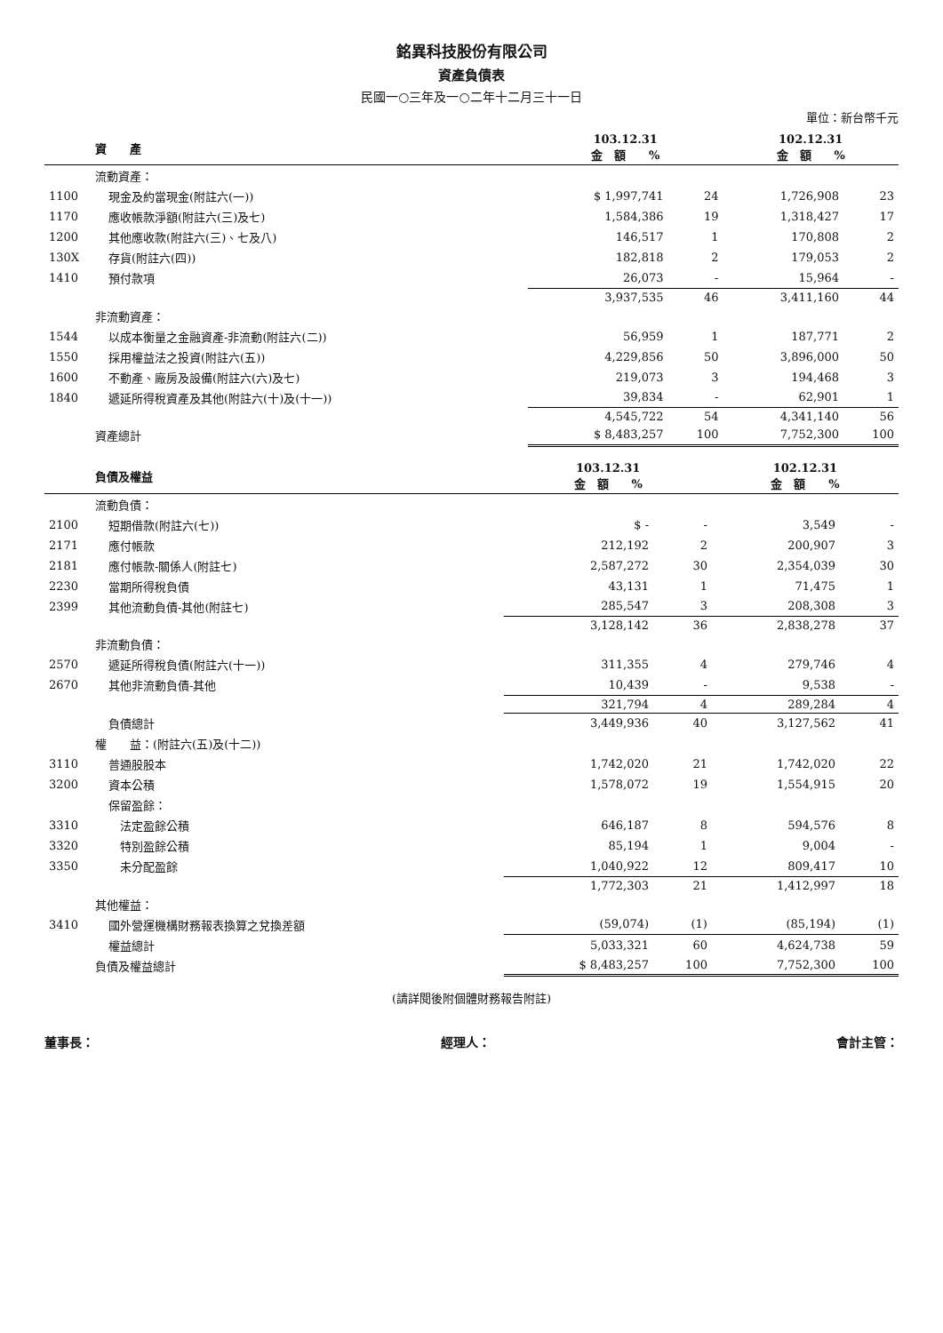銘異科技股份有限公司
資產負債表
民國一○三年及一○二年十二月三十一日
單位：新台幣千元
| | 資 產 | 103.12.31 金 額 % | | 102.12.31 金 額 % | |
| --- | --- | --- | --- | --- | --- |
| | 流動資產： | | | | |
| 1100 | 現金及約當現金(附註六(一)) | $ 1,997,741 | 24 | 1,726,908 | 23 |
| 1170 | 應收帳款淨額(附註六(三)及七) | 1,584,386 | 19 | 1,318,427 | 17 |
| 1200 | 其他應收款(附註六(三)、七及八) | 146,517 | 1 | 170,808 | 2 |
| 130X | 存貨(附註六(四)) | 182,818 | 2 | 179,053 | 2 |
| 1410 | 預付款項 | 26,073 | - | 15,964 | - |
| | | 3,937,535 | 46 | 3,411,160 | 44 |
| | 非流動資產： | | | | |
| 1544 | 以成本衡量之金融資產-非流動(附註六(二)) | 56,959 | 1 | 187,771 | 2 |
| 1550 | 採用權益法之投資(附註六(五)) | 4,229,856 | 50 | 3,896,000 | 50 |
| 1600 | 不動產、廠房及設備(附註六(六)及七) | 219,073 | 3 | 194,468 | 3 |
| 1840 | 遞延所得稅資產及其他(附註六(十)及(十一)) | 39,834 | - | 62,901 | 1 |
| | | 4,545,722 | 54 | 4,341,140 | 56 |
| | 資產總計 | $ 8,483,257 | 100 | 7,752,300 | 100 |
| | 負債及權益 | 103.12.31 金 額 % | | 102.12.31 金 額 % | |
| --- | --- | --- | --- | --- | --- |
| | 流動負債： | | | | |
| 2100 | 短期借款(附註六(七)) | $ - | - | 3,549 | - |
| 2171 | 應付帳款 | 212,192 | 2 | 200,907 | 3 |
| 2181 | 應付帳款-關係人(附註七) | 2,587,272 | 30 | 2,354,039 | 30 |
| 2230 | 當期所得稅負債 | 43,131 | 1 | 71,475 | 1 |
| 2399 | 其他流動負債-其他(附註七) | 285,547 | 3 | 208,308 | 3 |
| | | 3,128,142 | 36 | 2,838,278 | 37 |
| | 非流動負債： | | | | |
| 2570 | 遞延所得稅負債(附註六(十一)) | 311,355 | 4 | 279,746 | 4 |
| 2670 | 其他非流動負債-其他 | 10,439 | - | 9,538 | - |
| | | 321,794 | 4 | 289,284 | 4 |
| | 負債總計 | 3,449,936 | 40 | 3,127,562 | 41 |
| | 權 益：(附註六(五)及(十二)) | | | | |
| 3110 | 普通股股本 | 1,742,020 | 21 | 1,742,020 | 22 |
| 3200 | 資本公積 | 1,578,072 | 19 | 1,554,915 | 20 |
| | 保留盈餘： | | | | |
| 3310 | 法定盈餘公積 | 646,187 | 8 | 594,576 | 8 |
| 3320 | 特別盈餘公積 | 85,194 | 1 | 9,004 | - |
| 3350 | 未分配盈餘 | 1,040,922 | 12 | 809,417 | 10 |
| | | 1,772,303 | 21 | 1,412,997 | 18 |
| | 其他權益： | | | | |
| 3410 | 國外營運機構財務報表換算之兌換差額 | (59,074) | (1) | (85,194) | (1) |
| | 權益總計 | 5,033,321 | 60 | 4,624,738 | 59 |
| | 負債及權益總計 | $ 8,483,257 | 100 | 7,752,300 | 100 |
(請詳閱後附個體財務報告附註)
董事長： 經理人： 會計主管：